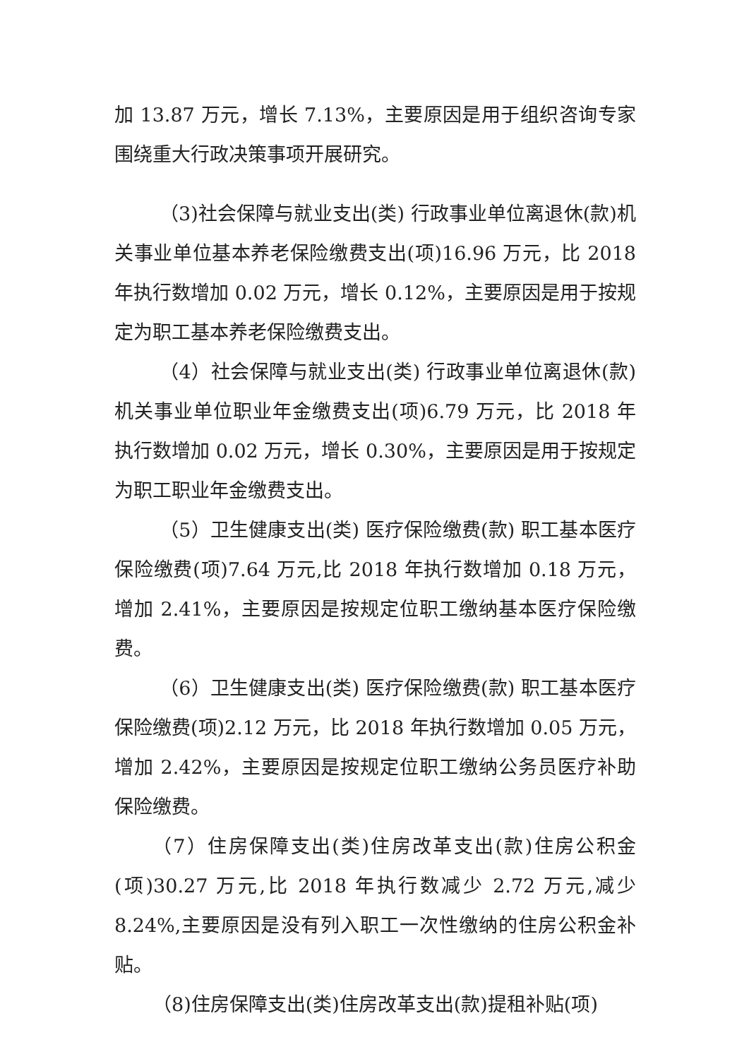加 13.87 万元，增长 7.13%，主要原因是用于组织咨询专家围绕重大行政决策事项开展研究。
（3)社会保障与就业支出(类) 行政事业单位离退休(款)机关事业单位基本养老保险缴费支出(项)16.96 万元，比 2018 年执行数增加 0.02 万元，增长 0.12%，主要原因是用于按规定为职工基本养老保险缴费支出。
（4）社会保障与就业支出(类) 行政事业单位离退休(款) 机关事业单位职业年金缴费支出(项)6.79 万元，比 2018 年执行数增加 0.02 万元，增长 0.30%，主要原因是用于按规定为职工职业年金缴费支出。
（5）卫生健康支出(类) 医疗保险缴费(款) 职工基本医疗保险缴费(项)7.64 万元,比 2018 年执行数增加 0.18 万元，增加 2.41%，主要原因是按规定位职工缴纳基本医疗保险缴费。
（6）卫生健康支出(类) 医疗保险缴费(款) 职工基本医疗保险缴费(项)2.12 万元，比 2018 年执行数增加 0.05 万元，增加 2.42%，主要原因是按规定位职工缴纳公务员医疗补助保险缴费。
（7）住房保障支出(类)住房改革支出(款)住房公积金(项)30.27 万元,比 2018 年执行数减少 2.72 万元,减少 8.24%,主要原因是没有列入职工一次性缴纳的住房公积金补贴。
（8)住房保障支出(类)住房改革支出(款)提租补贴(项)